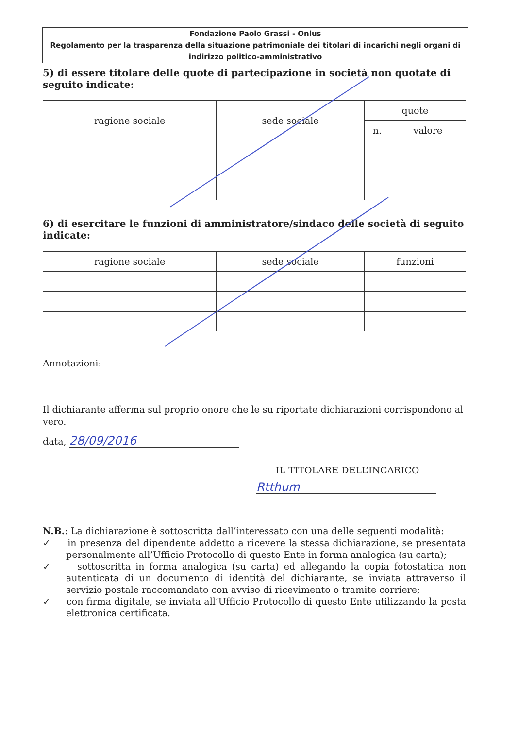Fondazione Paolo Grassi - Onlus
Regolamento per la trasparenza della situazione patrimoniale dei titolari di incarichi negli organi di indirizzo politico-amministrativo
5) di essere titolare delle quote di partecipazione in società non quotate di seguito indicate:
| ragione sociale | sede sociale | quote | |
| --- | --- | --- | --- |
| | | n. | valore |
6) di esercitare le funzioni di amministratore/sindaco delle società di seguito indicate:
| ragione sociale | sede sociale | funzioni |
| --- | --- | --- |
Annotazioni:
Il dichiarante afferma sul proprio onore che le su riportate dichiarazioni corrispondono al vero.
data, 28/09/2016
IL TITOLARE DELL’INCARICO
Rtthum
N.B.: La dichiarazione è sottoscritta dall’interessato con una delle seguenti modalità:
✓ in presenza del dipendente addetto a ricevere la stessa dichiarazione, se presentata personalmente all’Ufficio Protocollo di questo Ente in forma analogica (su carta);
✓ sottoscritta in forma analogica (su carta) ed allegando la copia fotostatica non autenticata di un documento di identità del dichiarante, se inviata attraverso il servizio postale raccomandato con avviso di ricevimento o tramite corriere;
✓ con firma digitale, se inviata all’Ufficio Protocollo di questo Ente utilizzando la posta elettronica certificata.